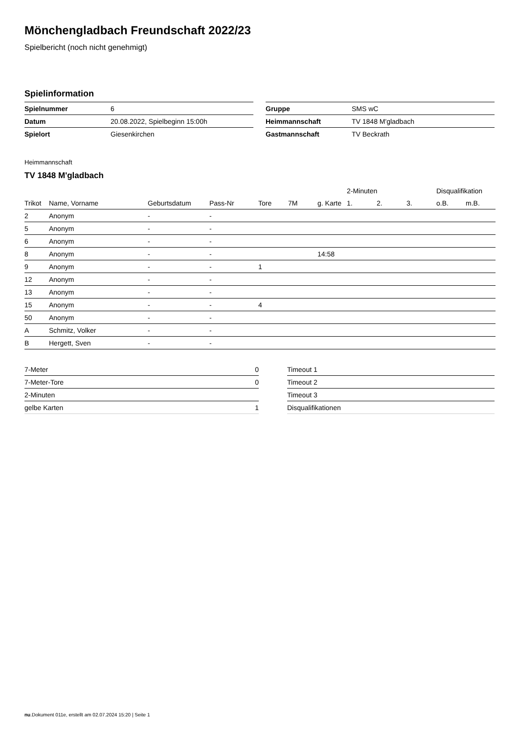Mönchengladbach Freundschaft 2022/23
Spielbericht (noch nicht genehmigt)
Spielinformation
| Spielnummer | 6 |
| Datum | 20.08.2022, Spielbeginn 15:00h |
| Spielort | Giesenkirchen |
| Gruppe | SMS wC |
| Heimmannschaft | TV 1848 M'gladbach |
| Gastmannschaft | TV Beckrath |
Heimmannschaft
TV 1848 M'gladbach
| | | | | | | | 2-Minuten | | | Disqualifikation | |
| --- | --- | --- | --- | --- | --- | --- | --- | --- | --- | --- | --- |
| Trikot | Name, Vorname | Geburtsdatum | Pass-Nr | Tore | 7M | g. Karte | 1. | 2. | 3. | o.B. | m.B. |
| 2 | Anonym | - | - | | | | | | | | |
| 5 | Anonym | - | - | | | | | | | | |
| 6 | Anonym | - | - | | | | | | | | |
| 8 | Anonym | - | - | | | 14:58 | | | | | |
| 9 | Anonym | - | - | 1 | | | | | | | |
| 12 | Anonym | - | - | | | | | | | | |
| 13 | Anonym | - | - | | | | | | | | |
| 15 | Anonym | - | - | 4 | | | | | | | |
| 50 | Anonym | - | - | | | | | | | | |
| A | Schmitz, Volker | - | - | | | | | | | | |
| B | Hergett, Sven | - | - | | | | | | | | |
| 7-Meter | 0 |
| 7-Meter-Tore | 0 |
| 2-Minuten | |
| gelbe Karten | 1 |
| Timeout 1 |
| Timeout 2 |
| Timeout 3 |
| Disqualifikationen |
nu.Dokument 011e, erstellt am 02.07.2024 15:20 | Seite 1